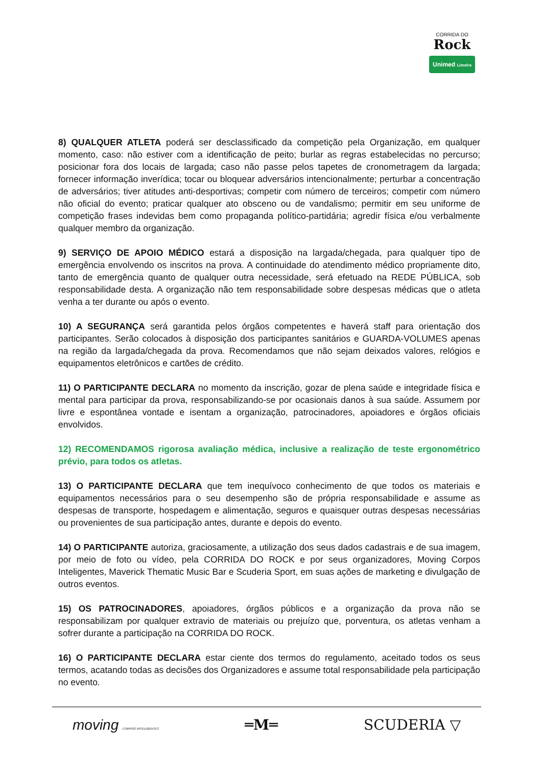CORRIDA DO
Rock
Unimed Limeira
8) QUALQUER ATLETA poderá ser desclassificado da competição pela Organização, em qualquer momento, caso: não estiver com a identificação de peito; burlar as regras estabelecidas no percurso; posicionar fora dos locais de largada; caso não passe pelos tapetes de cronometragem da largada; fornecer informação inverídica; tocar ou bloquear adversários intencionalmente; perturbar a concentração de adversários; tiver atitudes anti-desportivas; competir com número de terceiros; competir com número não oficial do evento; praticar qualquer ato obsceno ou de vandalismo; permitir em seu uniforme de competição frases indevidas bem como propaganda político-partidária; agredir física e/ou verbalmente qualquer membro da organização.
9) SERVIÇO DE APOIO MÉDICO estará a disposição na largada/chegada, para qualquer tipo de emergência envolvendo os inscritos na prova. A continuidade do atendimento médico propriamente dito, tanto de emergência quanto de qualquer outra necessidade, será efetuado na REDE PÚBLICA, sob responsabilidade desta. A organização não tem responsabilidade sobre despesas médicas que o atleta venha a ter durante ou após o evento.
10) A SEGURANÇA será garantida pelos órgãos competentes e haverá staff para orientação dos participantes. Serão colocados à disposição dos participantes sanitários e GUARDA-VOLUMES apenas na região da largada/chegada da prova. Recomendamos que não sejam deixados valores, relógios e equipamentos eletrônicos e cartões de crédito.
11) O PARTICIPANTE DECLARA no momento da inscrição, gozar de plena saúde e integridade física e mental para participar da prova, responsabilizando-se por ocasionais danos à sua saúde. Assumem por livre e espontânea vontade e isentam a organização, patrocinadores, apoiadores e órgãos oficiais envolvidos.
12) RECOMENDAMOS rigorosa avaliação médica, inclusive a realização de teste ergonométrico prévio, para todos os atletas.
13) O PARTICIPANTE DECLARA que tem inequívoco conhecimento de que todos os materiais e equipamentos necessários para o seu desempenho são de própria responsabilidade e assume as despesas de transporte, hospedagem e alimentação, seguros e quaisquer outras despesas necessárias ou provenientes de sua participação antes, durante e depois do evento.
14) O PARTICIPANTE autoriza, graciosamente, a utilização dos seus dados cadastrais e de sua imagem, por meio de foto ou vídeo, pela CORRIDA DO ROCK e por seus organizadores, Moving Corpos Inteligentes, Maverick Thematic Music Bar e Scuderia Sport, em suas ações de marketing e divulgação de outros eventos.
15) OS PATROCINADORES, apoiadores, órgãos públicos e a organização da prova não se responsabilizam por qualquer extravio de materiais ou prejuízo que, porventura, os atletas venham a sofrer durante a participação na CORRIDA DO ROCK.
16) O PARTICIPANTE DECLARA estar ciente dos termos do regulamento, aceitado todos os seus termos, acatando todas as decisões dos Organizadores e assume total responsabilidade pela participação no evento.
moving CORPOS INTELIGENTES
═M═ SCUDERIA ▽